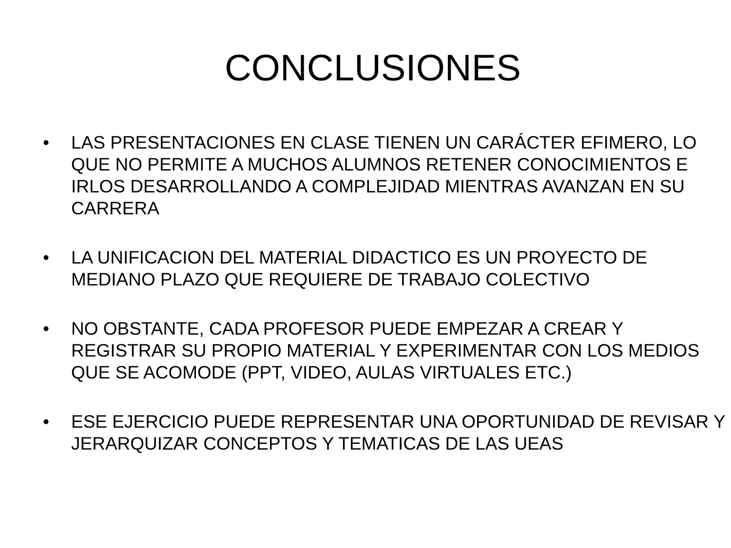CONCLUSIONES
• LAS PRESENTACIONES EN CLASE TIENEN UN CARÁCTER EFIMERO, LO QUE NO PERMITE A MUCHOS ALUMNOS RETENER CONOCIMIENTOS E IRLOS DESARROLLANDO A COMPLEJIDAD MIENTRAS AVANZAN EN SU CARRERA
• LA UNIFICACION DEL MATERIAL DIDACTICO ES UN PROYECTO DE MEDIANO PLAZO QUE REQUIERE DE TRABAJO COLECTIVO
• NO OBSTANTE, CADA PROFESOR PUEDE EMPEZAR A CREAR Y REGISTRAR SU PROPIO MATERIAL Y EXPERIMENTAR CON LOS MEDIOS QUE SE ACOMODE (PPT, VIDEO, AULAS VIRTUALES ETC.)
• ESE EJERCICIO PUEDE REPRESENTAR UNA OPORTUNIDAD DE REVISAR Y JERARQUIZAR CONCEPTOS Y TEMATICAS DE LAS UEAS